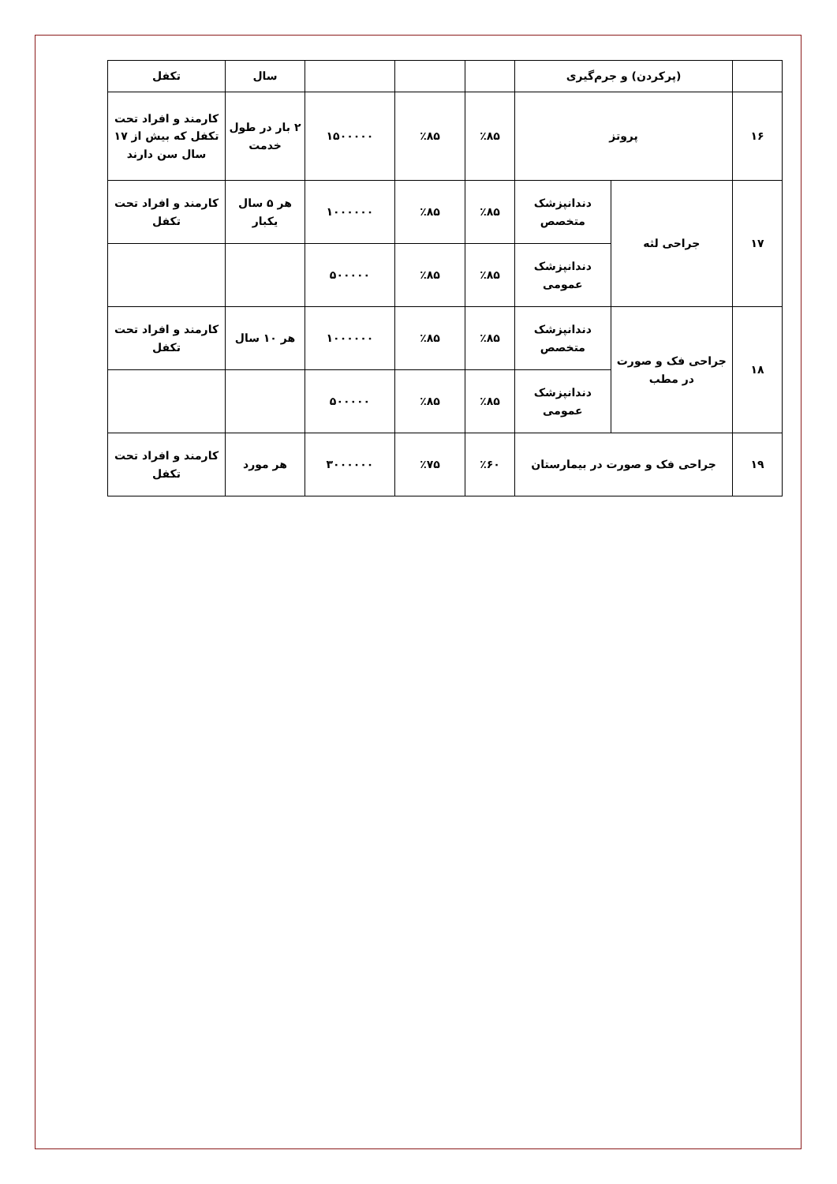| | (پرکردن) و جرم‌گیری | | | | | سال | تکفل |
| ۱۶ | پروتز | | ٪۸۵ | ٪۸۵ | ۱۵۰۰۰۰۰ | ۲ بار در طول خدمت | کارمند و افراد تحت تکفل که بیش از ۱۷ سال سن دارند |
| ۱۷ | جراحی لثه | دندانپزشک متخصص | ٪۸۵ | ٪۸۵ | ۱۰۰۰۰۰۰ | هر ۵ سال یکبار | کارمند و افراد تحت تکفل |
| | | دندانپزشک عمومی | ٪۸۵ | ٪۸۵ | ۵۰۰۰۰۰ | | |
| ۱۸ | جراحی فک و صورت در مطب | دندانپزشک متخصص | ٪۸۵ | ٪۸۵ | ۱۰۰۰۰۰۰ | هر ۱۰ سال | کارمند و افراد تحت تکفل |
| | | دندانپزشک عمومی | ٪۸۵ | ٪۸۵ | ۵۰۰۰۰۰ | | |
| ۱۹ | جراحی فک و صورت در بیمارستان | | ٪۶۰ | ٪۷۵ | ۳۰۰۰۰۰۰ | هر مورد | کارمند و افراد تحت تکفل |